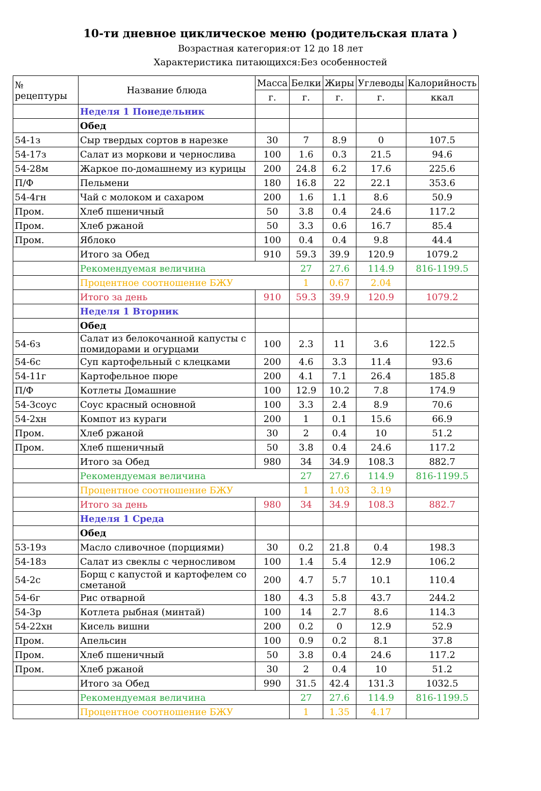10-ти дневное циклическое меню (родительская плата )
Возрастная категория:от 12 до 18 лет
Характеристика питающихся:Без особенностей
| № рецептуры | Название блюда | Масса | Белки | Жиры | Углеводы | Калорийность |
| --- | --- | --- | --- | --- | --- | --- |
| | | г. | г. | г. | г. | ккал |
| | Неделя 1 Понедельник | | | | | |
| | Обед | | | | | |
| 54-1з | Сыр твердых сортов в нарезке | 30 | 7 | 8.9 | 0 | 107.5 |
| 54-17з | Салат из моркови и чернослива | 100 | 1.6 | 0.3 | 21.5 | 94.6 |
| 54-28м | Жаркое по-домашнему из курицы | 200 | 24.8 | 6.2 | 17.6 | 225.6 |
| П/Ф | Пельмени | 180 | 16.8 | 22 | 22.1 | 353.6 |
| 54-4гн | Чай с молоком и сахаром | 200 | 1.6 | 1.1 | 8.6 | 50.9 |
| Пром. | Хлеб пшеничный | 50 | 3.8 | 0.4 | 24.6 | 117.2 |
| Пром. | Хлеб ржаной | 50 | 3.3 | 0.6 | 16.7 | 85.4 |
| Пром. | Яблоко | 100 | 0.4 | 0.4 | 9.8 | 44.4 |
| | Итого за Обед | 910 | 59.3 | 39.9 | 120.9 | 1079.2 |
| | Рекомендуемая величина | | 27 | 27.6 | 114.9 | 816-1199.5 |
| | Процентное соотношение БЖУ | | 1 | 0.67 | 2.04 | |
| | Итого за день | 910 | 59.3 | 39.9 | 120.9 | 1079.2 |
| | Неделя 1 Вторник | | | | | |
| | Обед | | | | | |
| 54-6з | Салат из белокочанной капусты с помидорами и огурцами | 100 | 2.3 | 11 | 3.6 | 122.5 |
| 54-6с | Суп картофельный с клецками | 200 | 4.6 | 3.3 | 11.4 | 93.6 |
| 54-11г | Картофельное пюре | 200 | 4.1 | 7.1 | 26.4 | 185.8 |
| П/Ф | Котлеты Домашние | 100 | 12.9 | 10.2 | 7.8 | 174.9 |
| 54-3соус | Соус красный основной | 100 | 3.3 | 2.4 | 8.9 | 70.6 |
| 54-2хн | Компот из кураги | 200 | 1 | 0.1 | 15.6 | 66.9 |
| Пром. | Хлеб ржаной | 30 | 2 | 0.4 | 10 | 51.2 |
| Пром. | Хлеб пшеничный | 50 | 3.8 | 0.4 | 24.6 | 117.2 |
| | Итого за Обед | 980 | 34 | 34.9 | 108.3 | 882.7 |
| | Рекомендуемая величина | | 27 | 27.6 | 114.9 | 816-1199.5 |
| | Процентное соотношение БЖУ | | 1 | 1.03 | 3.19 | |
| | Итого за день | 980 | 34 | 34.9 | 108.3 | 882.7 |
| | Неделя 1 Среда | | | | | |
| | Обед | | | | | |
| 53-19з | Масло сливочное (порциями) | 30 | 0.2 | 21.8 | 0.4 | 198.3 |
| 54-18з | Салат из свеклы с черносливом | 100 | 1.4 | 5.4 | 12.9 | 106.2 |
| 54-2с | Борщ с капустой и картофелем со сметаной | 200 | 4.7 | 5.7 | 10.1 | 110.4 |
| 54-6г | Рис отварной | 180 | 4.3 | 5.8 | 43.7 | 244.2 |
| 54-3р | Котлета рыбная (минтай) | 100 | 14 | 2.7 | 8.6 | 114.3 |
| 54-22хн | Кисель вишни | 200 | 0.2 | 0 | 12.9 | 52.9 |
| Пром. | Апельсин | 100 | 0.9 | 0.2 | 8.1 | 37.8 |
| Пром. | Хлеб пшеничный | 50 | 3.8 | 0.4 | 24.6 | 117.2 |
| Пром. | Хлеб ржаной | 30 | 2 | 0.4 | 10 | 51.2 |
| | Итого за Обед | 990 | 31.5 | 42.4 | 131.3 | 1032.5 |
| | Рекомендуемая величина | | 27 | 27.6 | 114.9 | 816-1199.5 |
| | Процентное соотношение БЖУ | | 1 | 1.35 | 4.17 | |